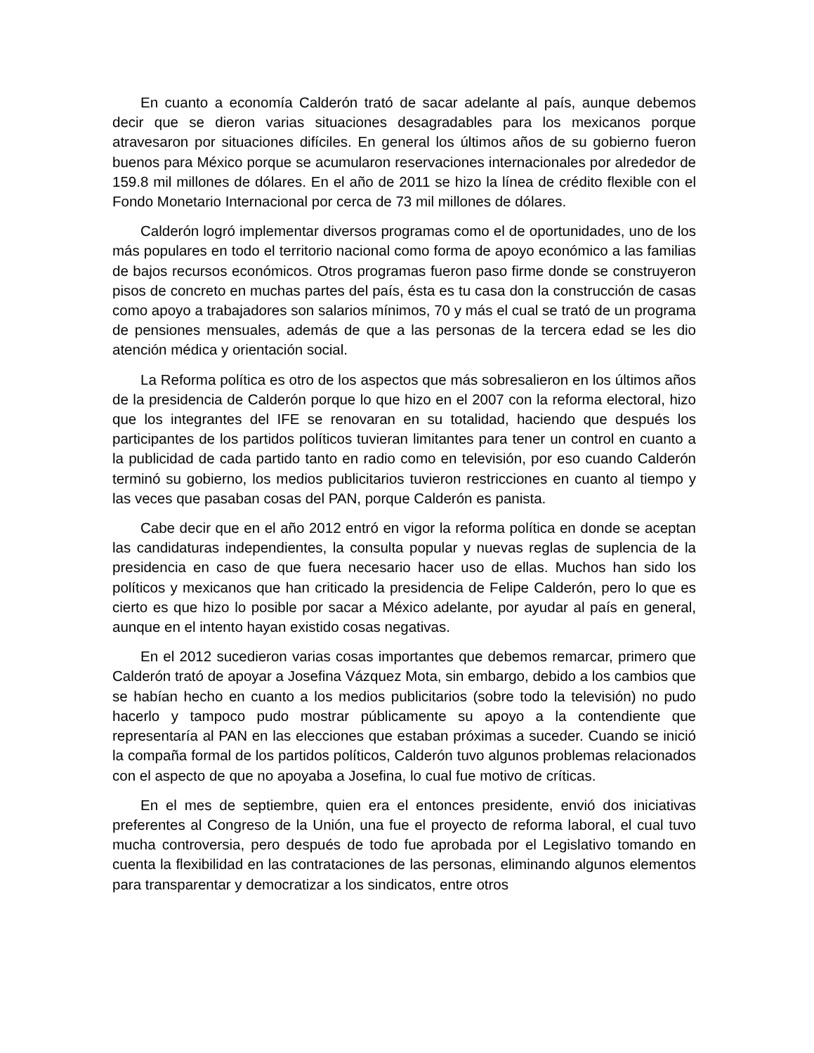En cuanto a economía Calderón trató de sacar adelante al país, aunque debemos decir que se dieron varias situaciones desagradables para los mexicanos porque atravesaron por situaciones difíciles. En general los últimos años de su gobierno fueron buenos para México porque se acumularon reservaciones internacionales por alrededor de 159.8 mil millones de dólares. En el año de 2011 se hizo la línea de crédito flexible con el Fondo Monetario Internacional por cerca de 73 mil millones de dólares.
Calderón logró implementar diversos programas como el de oportunidades, uno de los más populares en todo el territorio nacional como forma de apoyo económico a las familias de bajos recursos económicos. Otros programas fueron paso firme donde se construyeron pisos de concreto en muchas partes del país, ésta es tu casa don la construcción de casas como apoyo a trabajadores son salarios mínimos, 70 y más el cual se trató de un programa de pensiones mensuales, además de que a las personas de la tercera edad se les dio atención médica y orientación social.
La Reforma política es otro de los aspectos que más sobresalieron en los últimos años de la presidencia de Calderón porque lo que hizo en el 2007 con la reforma electoral, hizo que los integrantes del IFE se renovaran en su totalidad, haciendo que después los participantes de los partidos políticos tuvieran limitantes para tener un control en cuanto a la publicidad de cada partido tanto en radio como en televisión, por eso cuando Calderón terminó su gobierno, los medios publicitarios tuvieron restricciones en cuanto al tiempo y las veces que pasaban cosas del PAN, porque Calderón es panista.
Cabe decir que en el año 2012 entró en vigor la reforma política en donde se aceptan las candidaturas independientes, la consulta popular y nuevas reglas de suplencia de la presidencia en caso de que fuera necesario hacer uso de ellas. Muchos han sido los políticos y mexicanos que han criticado la presidencia de Felipe Calderón, pero lo que es cierto es que hizo lo posible por sacar a México adelante, por ayudar al país en general, aunque en el intento hayan existido cosas negativas.
En el 2012 sucedieron varias cosas importantes que debemos remarcar, primero que Calderón trató de apoyar a Josefina Vázquez Mota, sin embargo, debido a los cambios que se habían hecho en cuanto a los medios publicitarios (sobre todo la televisión) no pudo hacerlo y tampoco pudo mostrar públicamente su apoyo a la contendiente que representaría al PAN en las elecciones que estaban próximas a suceder. Cuando se inició la compaña formal de los partidos políticos, Calderón tuvo algunos problemas relacionados con el aspecto de que no apoyaba a Josefina, lo cual fue motivo de críticas.
En el mes de septiembre, quien era el entonces presidente, envió dos iniciativas preferentes al Congreso de la Unión, una fue el proyecto de reforma laboral, el cual tuvo mucha controversia, pero después de todo fue aprobada por el Legislativo tomando en cuenta la flexibilidad en las contrataciones de las personas, eliminando algunos elementos para transparentar y democratizar a los sindicatos, entre otros